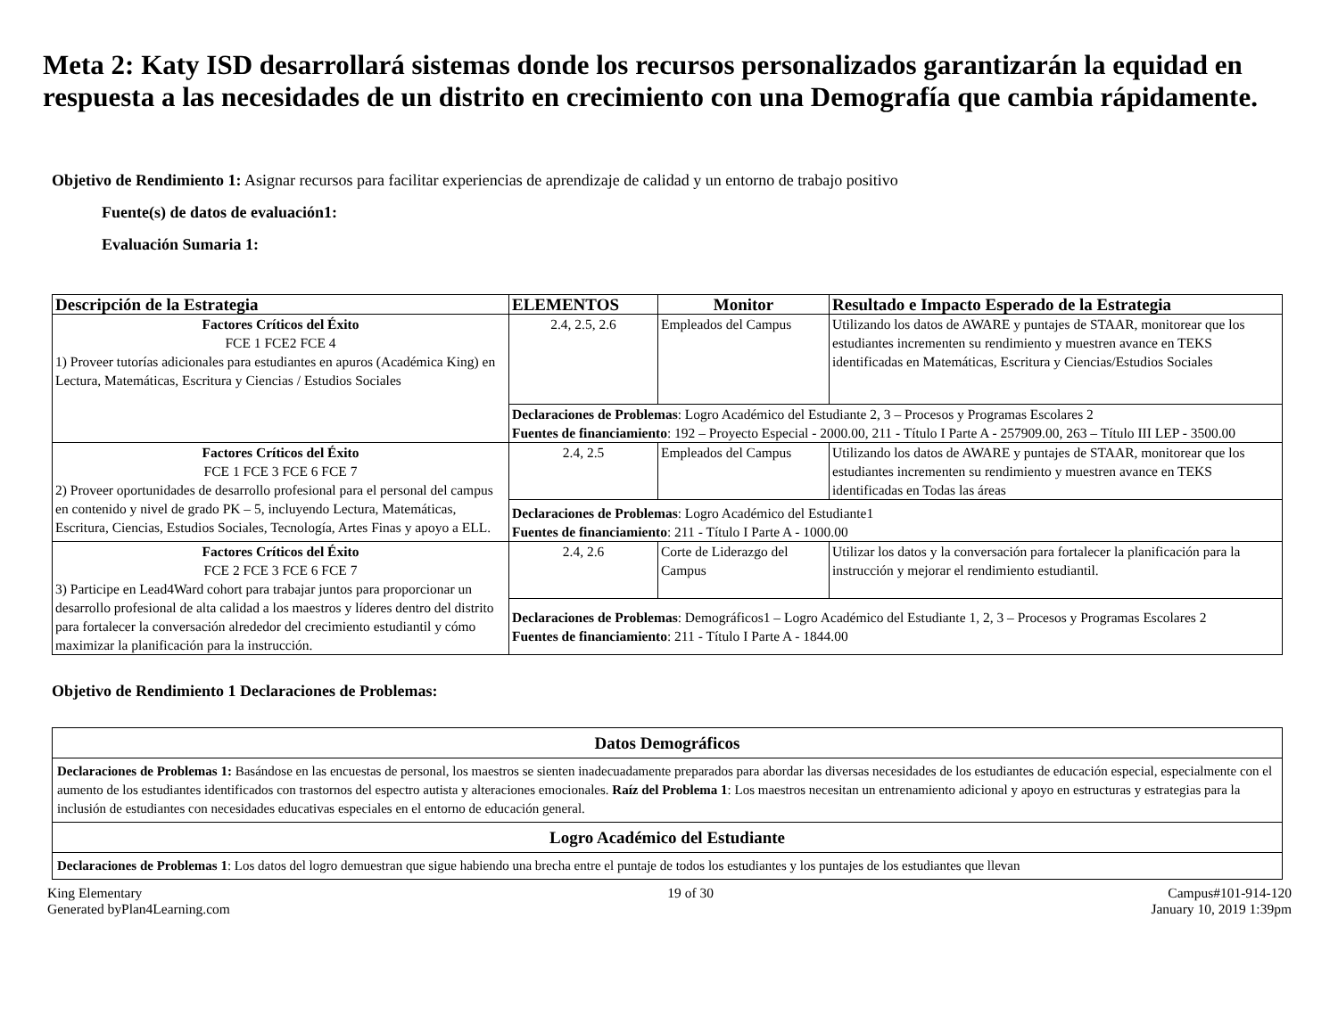Meta 2: Katy ISD desarrollará sistemas donde los recursos personalizados garantizarán la equidad en respuesta a las necesidades de un distrito en crecimiento con una Demografía que cambia rápidamente.
Objetivo de Rendimiento 1: Asignar recursos para facilitar experiencias de aprendizaje de calidad y un entorno de trabajo positivo
Fuente(s) de datos de evaluación1:
Evaluación Sumaria 1:
| Descripción de la Estrategia | ELEMENTOS | Monitor | Resultado e Impacto Esperado de la Estrategia |
| --- | --- | --- | --- |
| Factores Críticos del Éxito FCE 1 FCE2 FCE 4 1) Proveer tutorías adicionales para estudiantes en apuros (Académica King) en Lectura, Matemáticas, Escritura y Ciencias / Estudios Sociales | 2.4, 2.5, 2.6 | Empleados del Campus | Utilizando los datos de AWARE y puntajes de STAAR, monitorear que los estudiantes incrementen su rendimiento y muestren avance en TEKS identificadas en Matemáticas, Escritura y Ciencias/Estudios Sociales |
| | Declaraciones de Problemas : Logro Académico del Estudiante 2, 3 – Procesos y Programas Escolares 2 Fuentes de financiamiento : 192 – Proyecto Especial - 2000.00, 211 - Título I Parte A - 257909.00, 263 – Título III LEP - 3500.00 | | |
| Factores Críticos del Éxito FCE 1 FCE 3 FCE 6 FCE 7 2) Proveer oportunidades de desarrollo profesional para el personal del campus en contenido y nivel de grado PK – 5, incluyendo Lectura, Matemáticas, Escritura, Ciencias, Estudios Sociales, Tecnología, Artes Finas y apoyo a ELL. | 2.4, 2.5 | Empleados del Campus | Utilizando los datos de AWARE y puntajes de STAAR, monitorear que los estudiantes incrementen su rendimiento y muestren avance en TEKS identificadas en Todas las áreas |
| | Declaraciones de Problemas : Logro Académico del Estudiante1 Fuentes de financiamiento : 211 - Título I Parte A - 1000.00 | | |
| Factores Críticos del Éxito FCE 2 FCE 3 FCE 6 FCE 7 3) Participe en Lead4Ward cohort para trabajar juntos para proporcionar un desarrollo profesional de alta calidad a los maestros y líderes dentro del distrito para fortalecer la conversación alrededor del crecimiento estudiantil y cómo maximizar la planificación para la instrucción. | 2.4, 2.6 | Corte de Liderazgo del Campus | Utilizar los datos y la conversación para fortalecer la planificación para la instrucción y mejorar el rendimiento estudiantil. |
| | Declaraciones de Problemas : Demográficos1 – Logro Académico del Estudiante 1, 2, 3 – Procesos y Programas Escolares 2 Fuentes de financiamiento : 211 - Título I Parte A - 1844.00 | | |
Objetivo de Rendimiento 1 Declaraciones de Problemas:
| Datos Demográficos |
| --- |
| Declaraciones de Problemas 1: Basándose en las encuestas de personal, los maestros se sienten inadecuadamente preparados para abordar las diversas necesidades de los estudiantes de educación especial, especialmente con el aumento de los estudiantes identificados con trastornos del espectro autista y alteraciones emocionales. Raíz del Problema 1 : Los maestros necesitan un entrenamiento adicional y apoyo en estructuras y estrategias para la inclusión de estudiantes con necesidades educativas especiales en el entorno de educación general. |
| Logro Académico del Estudiante |
| Declaraciones de Problemas 1 : Los datos del logro demuestran que sigue habiendo una brecha entre el puntaje de todos los estudiantes y los puntajes de los estudiantes que llevan |
King Elementary
Generated byPlan4Learning.com
19 of 30 Campus#101-914-120
January 10, 2019 1:39pm